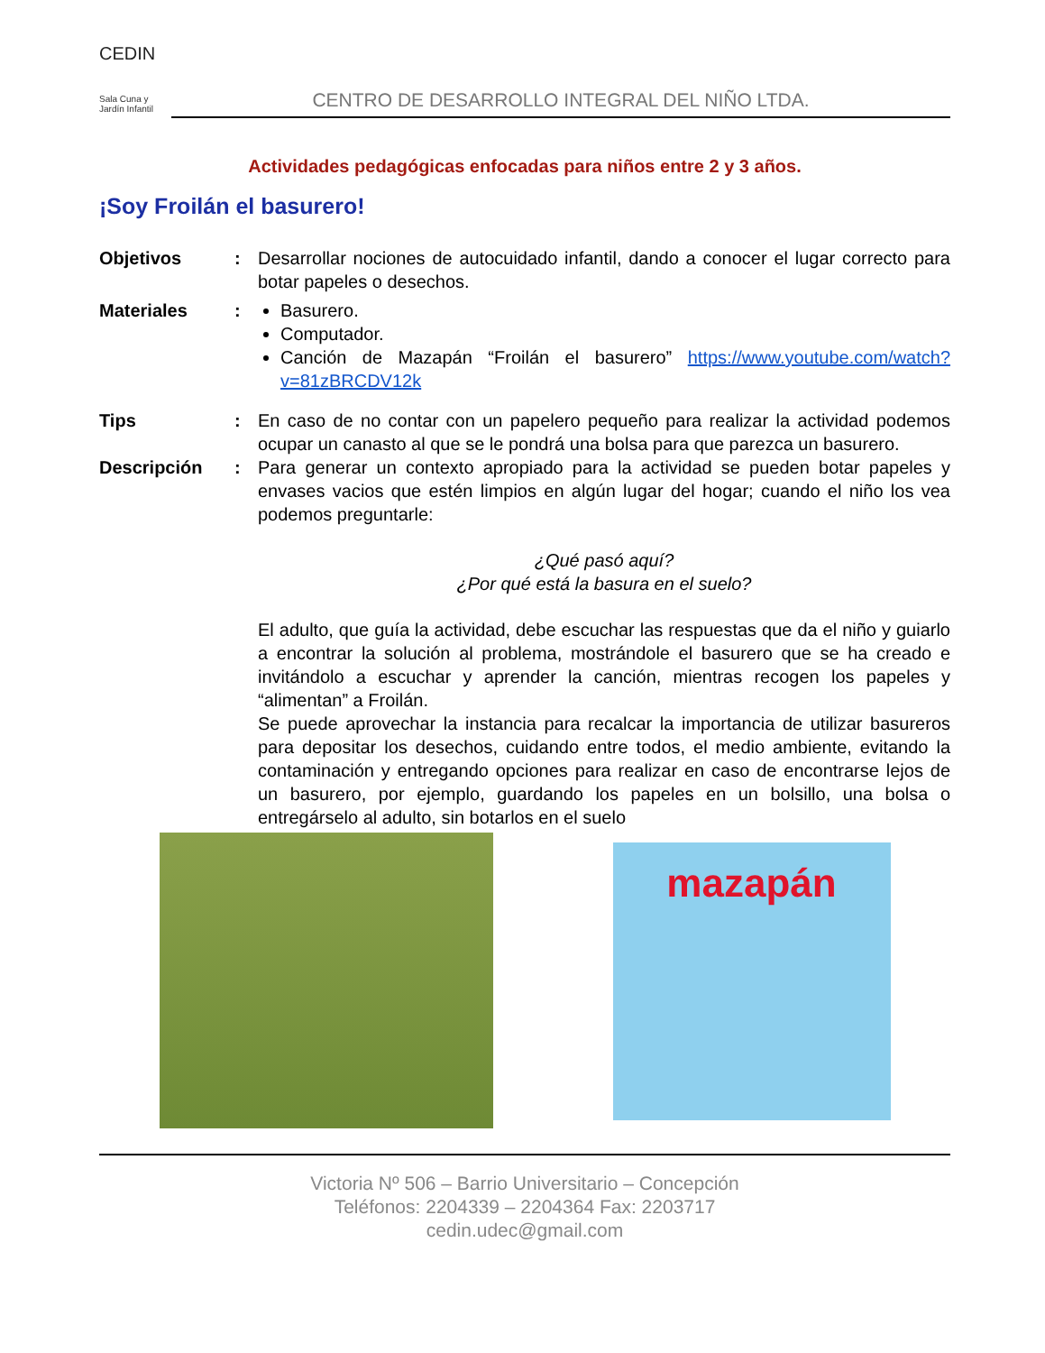CEDIN
Sala Cuna y Jardín Infantil
CENTRO DE DESARROLLO INTEGRAL DEL NIÑO LTDA.
Actividades pedagógicas enfocadas para niños entre 2 y 3 años.
¡Soy Froilán el basurero!
Objetivos : Desarrollar nociones de autocuidado infantil, dando a conocer el lugar correcto para botar papeles o desechos.
Materiales : Basurero.
Computador.
Canción de Mazapán “Froilán el basurero” https://www.youtube.com/watch?v=81zBRCDV12k
Tips : En caso de no contar con un papelero pequeño para realizar la actividad podemos ocupar un canasto al que se le pondrá una bolsa para que parezca un basurero.
Descripción : Para generar un contexto apropiado para la actividad se pueden botar papeles y envases vacios que estén limpios en algún lugar del hogar; cuando el niño los vea podemos preguntarle:
¿Qué pasó aquí?
¿Por qué está la basura en el suelo?
El adulto, que guía la actividad, debe escuchar las respuestas que da el niño y guiarlo a encontrar la solución al problema, mostrándole el basurero que se ha creado e invitándolo a escuchar y aprender la canción, mientras recogen los papeles y “alimentan” a Froilán.
Se puede aprovechar la instancia para recalcar la importancia de utilizar basureros para depositar los desechos, cuidando entre todos, el medio ambiente, evitando la contaminación y entregando opciones para realizar en caso de encontrarse lejos de un basurero, por ejemplo, guardando los papeles en un bolsillo, una bolsa o entregárselo al adulto, sin botarlos en el suelo
mazapán
Victoria Nº 506 – Barrio Universitario – Concepción
Teléfonos: 2204339 – 2204364 Fax: 2203717
cedin.udec@gmail.com